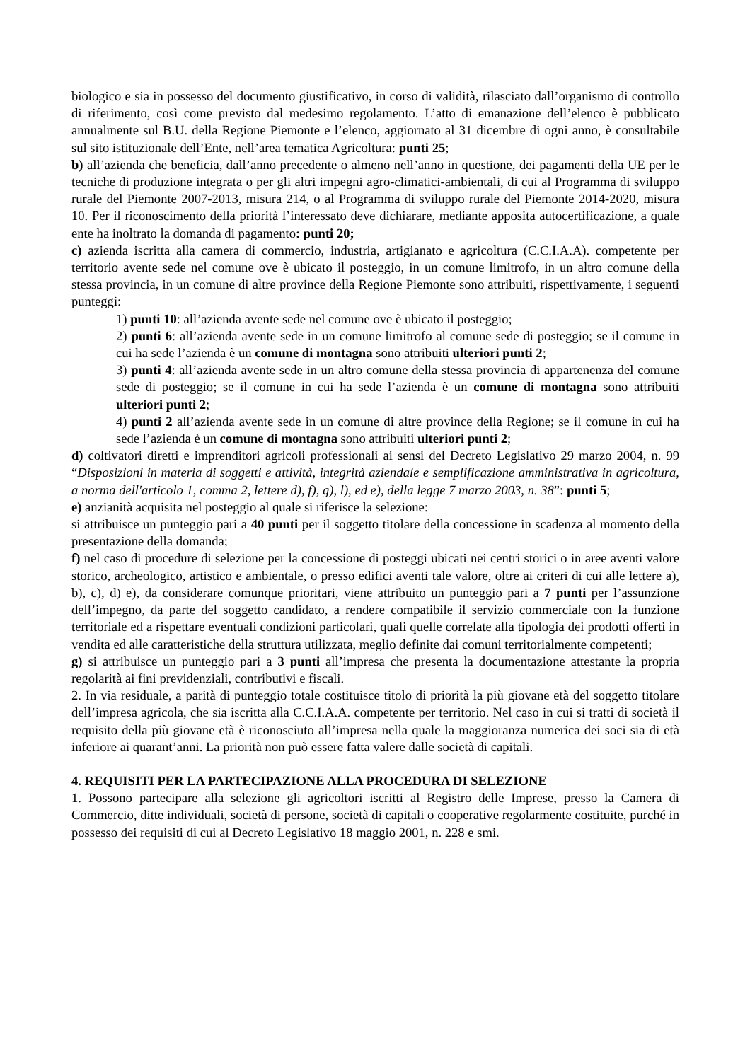biologico e sia in possesso del documento giustificativo, in corso di validità, rilasciato dall’organismo di controllo di riferimento, così come previsto dal medesimo regolamento. L’atto di emanazione dell’elenco è pubblicato annualmente sul B.U. della Regione Piemonte e l’elenco, aggiornato al 31 dicembre di ogni anno, è consultabile sul sito istituzionale dell’Ente, nell’area tematica Agricoltura: punti 25;
b) all’azienda che beneficia, dall’anno precedente o almeno nell’anno in questione, dei pagamenti della UE per le tecniche di produzione integrata o per gli altri impegni agro-climatici-ambientali, di cui al Programma di sviluppo rurale del Piemonte 2007-2013, misura 214, o al Programma di sviluppo rurale del Piemonte 2014-2020, misura 10. Per il riconoscimento della priorità l’interessato deve dichiarare, mediante apposita autocertificazione, a quale ente ha inoltrato la domanda di pagamento: punti 20;
c) azienda iscritta alla camera di commercio, industria, artigianato e agricoltura (C.C.I.A.A). competente per territorio avente sede nel comune ove è ubicato il posteggio, in un comune limitrofo, in un altro comune della stessa provincia, in un comune di altre province della Regione Piemonte sono attribuiti, rispettivamente, i seguenti punteggi:
1) punti 10: all’azienda avente sede nel comune ove è ubicato il posteggio;
2) punti 6: all’azienda avente sede in un comune limitrofo al comune sede di posteggio; se il comune in cui ha sede l’azienda è un comune di montagna sono attribuiti ulteriori punti 2;
3) punti 4: all’azienda avente sede in un altro comune della stessa provincia di appartenenza del comune sede di posteggio; se il comune in cui ha sede l’azienda è un comune di montagna sono attribuiti ulteriori punti 2;
4) punti 2 all’azienda avente sede in un comune di altre province della Regione; se il comune in cui ha sede l’azienda è un comune di montagna sono attribuiti ulteriori punti 2;
d) coltivatori diretti e imprenditori agricoli professionali ai sensi del Decreto Legislativo 29 marzo 2004, n. 99 “Disposizioni in materia di soggetti e attività, integrità aziendale e semplificazione amministrativa in agricoltura, a norma dell'articolo 1, comma 2, lettere d), f), g), l), ed e), della legge 7 marzo 2003, n. 38”: punti 5;
e) anzianità acquisita nel posteggio al quale si riferisce la selezione:
si attribuisce un punteggio pari a 40 punti per il soggetto titolare della concessione in scadenza al momento della presentazione della domanda;
f) nel caso di procedure di selezione per la concessione di posteggi ubicati nei centri storici o in aree aventi valore storico, archeologico, artistico e ambientale, o presso edifici aventi tale valore, oltre ai criteri di cui alle lettere a), b), c), d) e), da considerare comunque prioritari, viene attribuito un punteggio pari a 7 punti per l’assunzione dell’impegno, da parte del soggetto candidato, a rendere compatibile il servizio commerciale con la funzione territoriale ed a rispettare eventuali condizioni particolari, quali quelle correlate alla tipologia dei prodotti offerti in vendita ed alle caratteristiche della struttura utilizzata, meglio definite dai comuni territorialmente competenti;
g) si attribuisce un punteggio pari a 3 punti all’impresa che presenta la documentazione attestante la propria regolarità ai fini previdenziali, contributivi e fiscali.
2. In via residuale, a parità di punteggio totale costituisce titolo di priorità la più giovane età del soggetto titolare dell’impresa agricola, che sia iscritta alla C.C.I.A.A. competente per territorio. Nel caso in cui si tratti di società il requisito della più giovane età è riconosciuto all’impresa nella quale la maggioranza numerica dei soci sia di età inferiore ai quarant’anni. La priorità non può essere fatta valere dalle società di capitali.
4. REQUISITI PER LA PARTECIPAZIONE ALLA PROCEDURA DI SELEZIONE
1. Possono partecipare alla selezione gli agricoltori iscritti al Registro delle Imprese, presso la Camera di Commercio, ditte individuali, società di persone, società di capitali o cooperative regolarmente costituite, purché in possesso dei requisiti di cui al Decreto Legislativo 18 maggio 2001, n. 228 e smi.